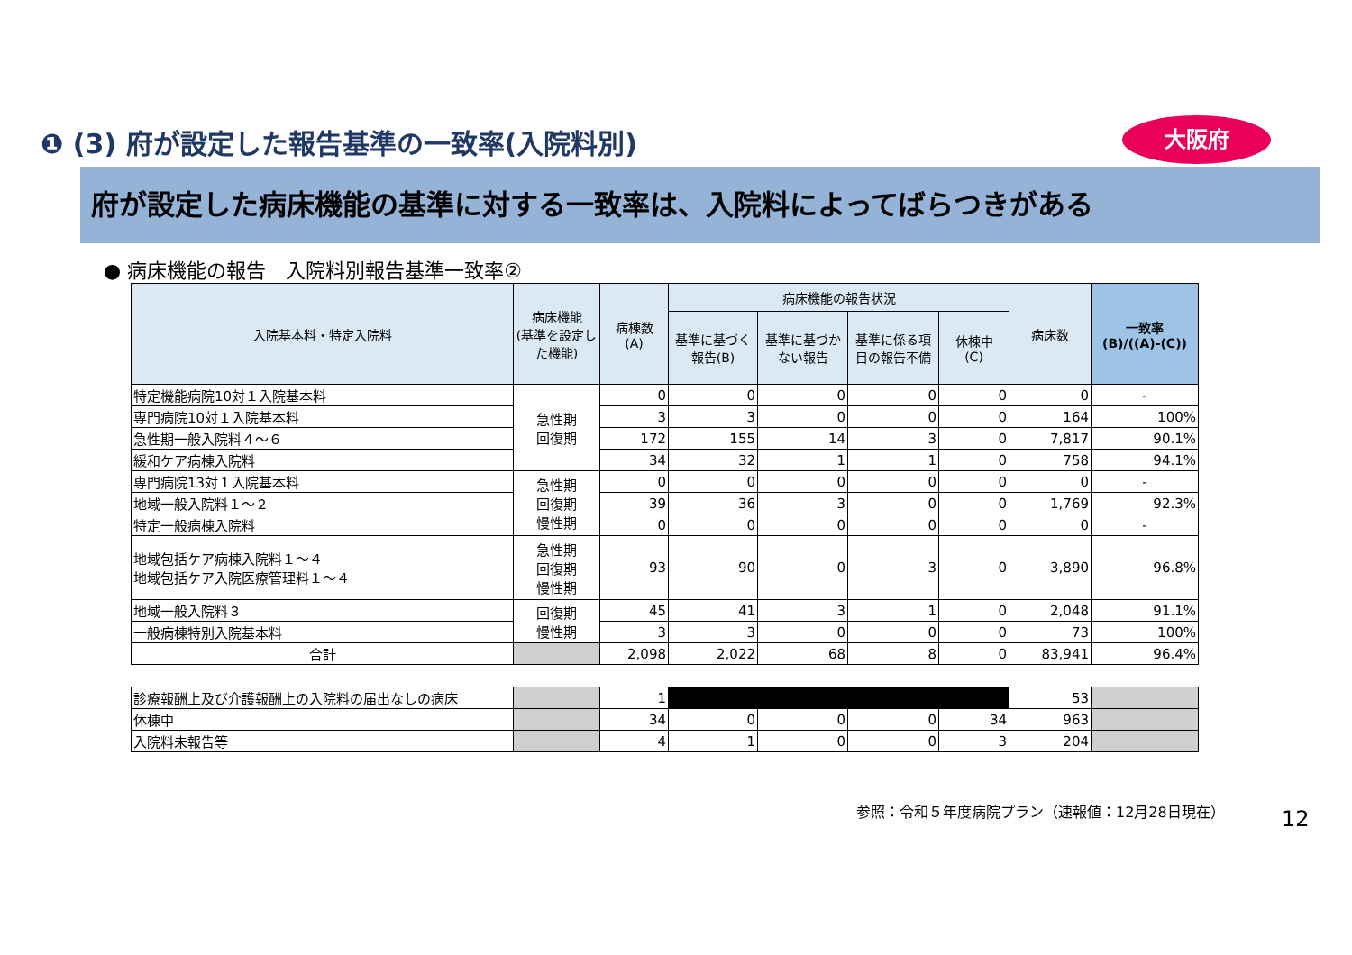❶ (3) 府が設定した報告基準の一致率(入院料別)
大阪府
府が設定した病床機能の基準に対する一致率は、入院料によってばらつきがある
● 病床機能の報告　入院料別報告基準一致率②
| 入院基本料・特定入院料 | 病床機能 (基準を設定した機能) | 病棟数 (A) | 病床機能の報告状況 | | | | 病床数 | 一致率 (B)/((A)-(C)) |
| --- | --- | --- | --- | --- | --- | --- | --- | --- |
| | | | 基準に基づく報告(B) | 基準に基づかない報告 | 基準に係る項目の報告不備 | 休棟中 (C) | | |
| 特定機能病院10対１入院基本料 | 急性期 回復期 | 0 | 0 | 0 | 0 | 0 | 0 | - |
| 専門病院10対１入院基本料 | | 3 | 3 | 0 | 0 | 0 | 164 | 100% |
| 急性期一般入院料４～６ | | 172 | 155 | 14 | 3 | 0 | 7,817 | 90.1% |
| 緩和ケア病棟入院料 | | 34 | 32 | 1 | 1 | 0 | 758 | 94.1% |
| 専門病院13対１入院基本料 | 急性期 回復期 慢性期 | 0 | 0 | 0 | 0 | 0 | 0 | - |
| 地域一般入院料１～２ | | 39 | 36 | 3 | 0 | 0 | 1,769 | 92.3% |
| 特定一般病棟入院料 | | 0 | 0 | 0 | 0 | 0 | 0 | - |
| 地域包括ケア病棟入院料１～４ 地域包括ケア入院医療管理料１～４ | 急性期 回復期 慢性期 | 93 | 90 | 0 | 3 | 0 | 3,890 | 96.8% |
| 地域一般入院料３ | 回復期 慢性期 | 45 | 41 | 3 | 1 | 0 | 2,048 | 91.1% |
| 一般病棟特別入院基本料 | | 3 | 3 | 0 | 0 | 0 | 73 | 100% |
| 合計 | | 2,098 | 2,022 | 68 | 8 | 0 | 83,941 | 96.4% |
| 診療報酬上及び介護報酬上の入院料の届出なしの病床 | | 1 | | | | | 53 | |
| 休棟中 | | 34 | 0 | 0 | 0 | 34 | 963 | |
| 入院料未報告等 | | 4 | 1 | 0 | 0 | 3 | 204 | |
参照：令和５年度病院プラン（速報値：12月28日現在）
12